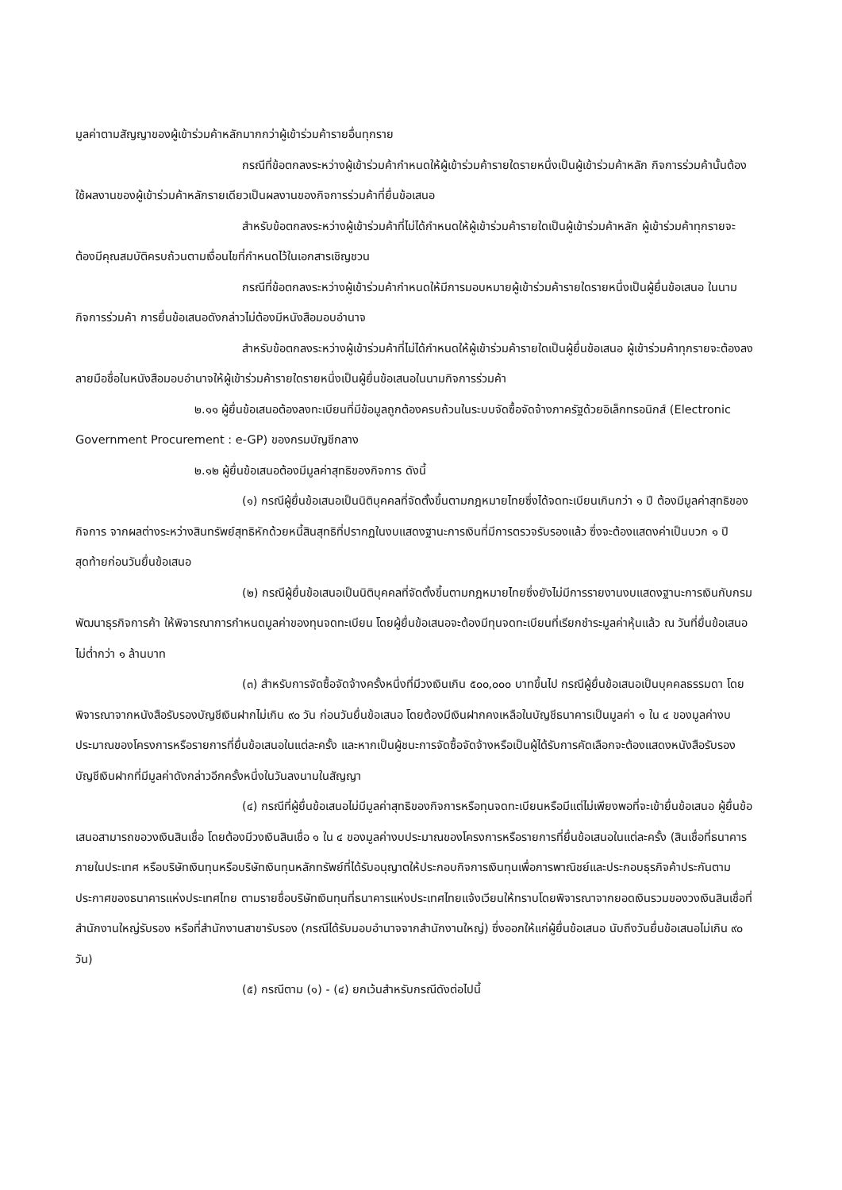มูลค่าตามสัญญาของผู้เข้าร่วมค้าหลักมากกว่าผู้เข้าร่วมค้ารายอื่นทุกราย
กรณีที่ข้อตกลงระหว่างผู้เข้าร่วมค้ากำหนดให้ผู้เข้าร่วมค้ารายใดรายหนึ่งเป็นผู้เข้าร่วมค้าหลัก กิจการร่วมค้านั้นต้องใช้ผลงานของผู้เข้าร่วมค้าหลักรายเดียวเป็นผลงานของกิจการร่วมค้าที่ยื่นข้อเสนอ
สำหรับข้อตกลงระหว่างผู้เข้าร่วมค้าที่ไม่ได้กำหนดให้ผู้เข้าร่วมค้ารายใดเป็นผู้เข้าร่วมค้าหลัก ผู้เข้าร่วมค้าทุกรายจะต้องมีคุณสมบัติครบถ้วนตามเงื่อนไขที่กำหนดไว้ในเอกสารเชิญชวน
กรณีที่ข้อตกลงระหว่างผู้เข้าร่วมค้ากำหนดให้มีการมอบหมายผู้เข้าร่วมค้ารายใดรายหนึ่งเป็นผู้ยื่นข้อเสนอ ในนามกิจการร่วมค้า การยื่นข้อเสนอดังกล่าวไม่ต้องมีหนังสือมอบอำนาจ
สำหรับข้อตกลงระหว่างผู้เข้าร่วมค้าที่ไม่ได้กำหนดให้ผู้เข้าร่วมค้ารายใดเป็นผู้ยื่นข้อเสนอ ผู้เข้าร่วมค้าทุกรายจะต้องลงลายมือชื่อในหนังสือมอบอำนาจให้ผู้เข้าร่วมค้ารายใดรายหนึ่งเป็นผู้ยื่นข้อเสนอในนามกิจการร่วมค้า
๒.๑๑ ผู้ยื่นข้อเสนอต้องลงทะเบียนที่มีข้อมูลถูกต้องครบถ้วนในระบบจัดซื้อจัดจ้างภาครัฐด้วยอิเล็กทรอนิกส์ (Electronic Government Procurement : e-GP) ของกรมบัญชีกลาง
๒.๑๒ ผู้ยื่นข้อเสนอต้องมีมูลค่าสุทธิของกิจการ ดังนี้
(๑) กรณีผู้ยื่นข้อเสนอเป็นนิติบุคคลที่จัดตั้งขึ้นตามกฎหมายไทยซึ่งได้จดทะเบียนเกินกว่า ๑ ปี ต้องมีมูลค่าสุทธิของกิจการ จากผลต่างระหว่างสินทรัพย์สุทธิหักด้วยหนี้สินสุทธิที่ปรากฏในงบแสดงฐานะการเงินที่มีการตรวจรับรองแล้ว ซึ่งจะต้องแสดงค่าเป็นบวก ๑ ปีสุดท้ายก่อนวันยื่นข้อเสนอ
(๒) กรณีผู้ยื่นข้อเสนอเป็นนิติบุคคลที่จัดตั้งขึ้นตามกฎหมายไทยซึ่งยังไม่มีการรายงานงบแสดงฐานะการเงินกับกรมพัฒนาธุรกิจการค้า ให้พิจารณาการกำหนดมูลค่าของทุนจดทะเบียน โดยผู้ยื่นข้อเสนอจะต้องมีทุนจดทะเบียนที่เรียกชำระมูลค่าหุ้นแล้ว ณ วันที่ยื่นข้อเสนอ ไม่ต่ำกว่า ๑ ล้านบาท
(๓) สำหรับการจัดซื้อจัดจ้างครั้งหนึ่งที่มีวงเงินเกิน ๕๐๐,๐๐๐ บาทขึ้นไป กรณีผู้ยื่นข้อเสนอเป็นบุคคลธรรมดา โดยพิจารณาจากหนังสือรับรองบัญชีเงินฝากไม่เกิน ๙๐ วัน ก่อนวันยื่นข้อเสนอ โดยต้องมีเงินฝากคงเหลือในบัญชีธนาคารเป็นมูลค่า ๑ ใน ๔ ของมูลค่างบประมาณของโครงการหรือรายการที่ยื่นข้อเสนอในแต่ละครั้ง และหากเป็นผู้ชนะการจัดซื้อจัดจ้างหรือเป็นผู้ได้รับการคัดเลือกจะต้องแสดงหนังสือรับรองบัญชีเงินฝากที่มีมูลค่าดังกล่าวอีกครั้งหนึ่งในวันลงนามในสัญญา
(๔) กรณีที่ผู้ยื่นข้อเสนอไม่มีมูลค่าสุทธิของกิจการหรือทุนจดทะเบียนหรือมีแต่ไม่เพียงพอที่จะเข้ายื่นข้อเสนอ ผู้ยื่นข้อเสนอสามารถขอวงเงินสินเชื่อ โดยต้องมีวงเงินสินเชื่อ ๑ ใน ๔ ของมูลค่างบประมาณของโครงการหรือรายการที่ยื่นข้อเสนอในแต่ละครั้ง (สินเชื่อที่ธนาคารภายในประเทศ หรือบริษัทเงินทุนหรือบริษัทเงินทุนหลักทรัพย์ที่ได้รับอนุญาตให้ประกอบกิจการเงินทุนเพื่อการพาณิชย์และประกอบธุรกิจค้าประกันตามประกาศของธนาคารแห่งประเทศไทย ตามรายชื่อบริษัทเงินทุนที่ธนาคารแห่งประเทศไทยแจ้งเวียนให้ทราบโดยพิจารณาจากยอดเงินรวมของวงเงินสินเชื่อที่สำนักงานใหญ่รับรอง หรือที่สำนักงานสาขารับรอง (กรณีได้รับมอบอำนาจจากสำนักงานใหญ่) ซึ่งออกให้แก่ผู้ยื่นข้อเสนอ นับถึงวันยื่นข้อเสนอไม่เกิน ๙๐ วัน)
(๕) กรณีตาม (๑) - (๔) ยกเว้นสำหรับกรณีดังต่อไปนี้